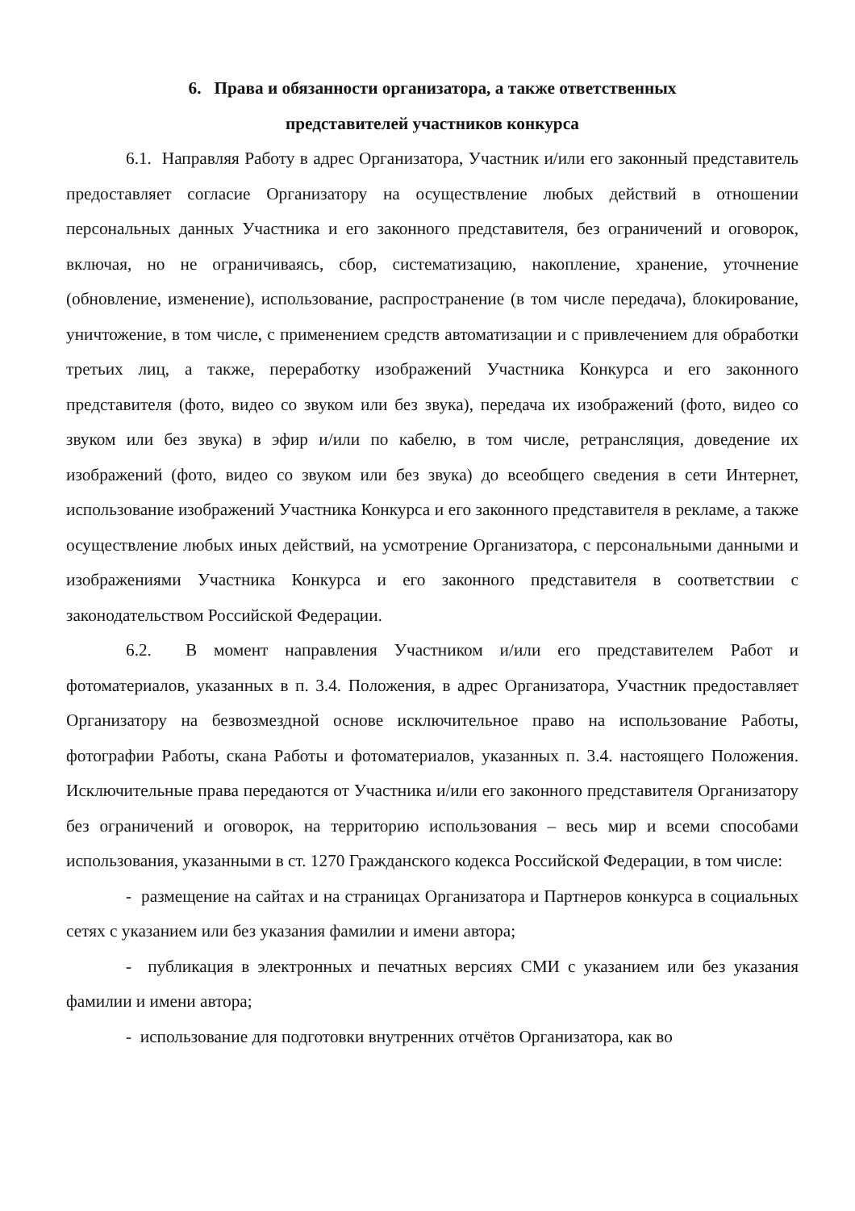6. Права и обязанности организатора, а также ответственных
представителей участников конкурса
6.1. Направляя Работу в адрес Организатора, Участник и/или его законный представитель предоставляет согласие Организатору на осуществление любых действий в отношении персональных данных Участника и его законного представителя, без ограничений и оговорок, включая, но не ограничиваясь, сбор, систематизацию, накопление, хранение, уточнение (обновление, изменение), использование, распространение (в том числе передача), блокирование, уничтожение, в том числе, с применением средств автоматизации и с привлечением для обработки третьих лиц, а также, переработку изображений Участника Конкурса и его законного представителя (фото, видео со звуком или без звука), передача их изображений (фото, видео со звуком или без звука) в эфир и/или по кабелю, в том числе, ретрансляция, доведение их изображений (фото, видео со звуком или без звука) до всеобщего сведения в сети Интернет, использование изображений Участника Конкурса и его законного представителя в рекламе, а также осуществление любых иных действий, на усмотрение Организатора, с персональными данными и изображениями Участника Конкурса и его законного представителя в соответствии с законодательством Российской Федерации.
6.2. В момент направления Участником и/или его представителем Работ и фотоматериалов, указанных в п. 3.4. Положения, в адрес Организатора, Участник предоставляет Организатору на безвозмездной основе исключительное право на использование Работы, фотографии Работы, скана Работы и фотоматериалов, указанных п. 3.4. настоящего Положения. Исключительные права передаются от Участника и/или его законного представителя Организатору без ограничений и оговорок, на территорию использования – весь мир и всеми способами использования, указанными в ст. 1270 Гражданского кодекса Российской Федерации, в том числе:
- размещение на сайтах и на страницах Организатора и Партнеров конкурса в социальных сетях с указанием или без указания фамилии и имени автора;
- публикация в электронных и печатных версиях СМИ с указанием или без указания фамилии и имени автора;
- использование для подготовки внутренних отчётов Организатора, как во